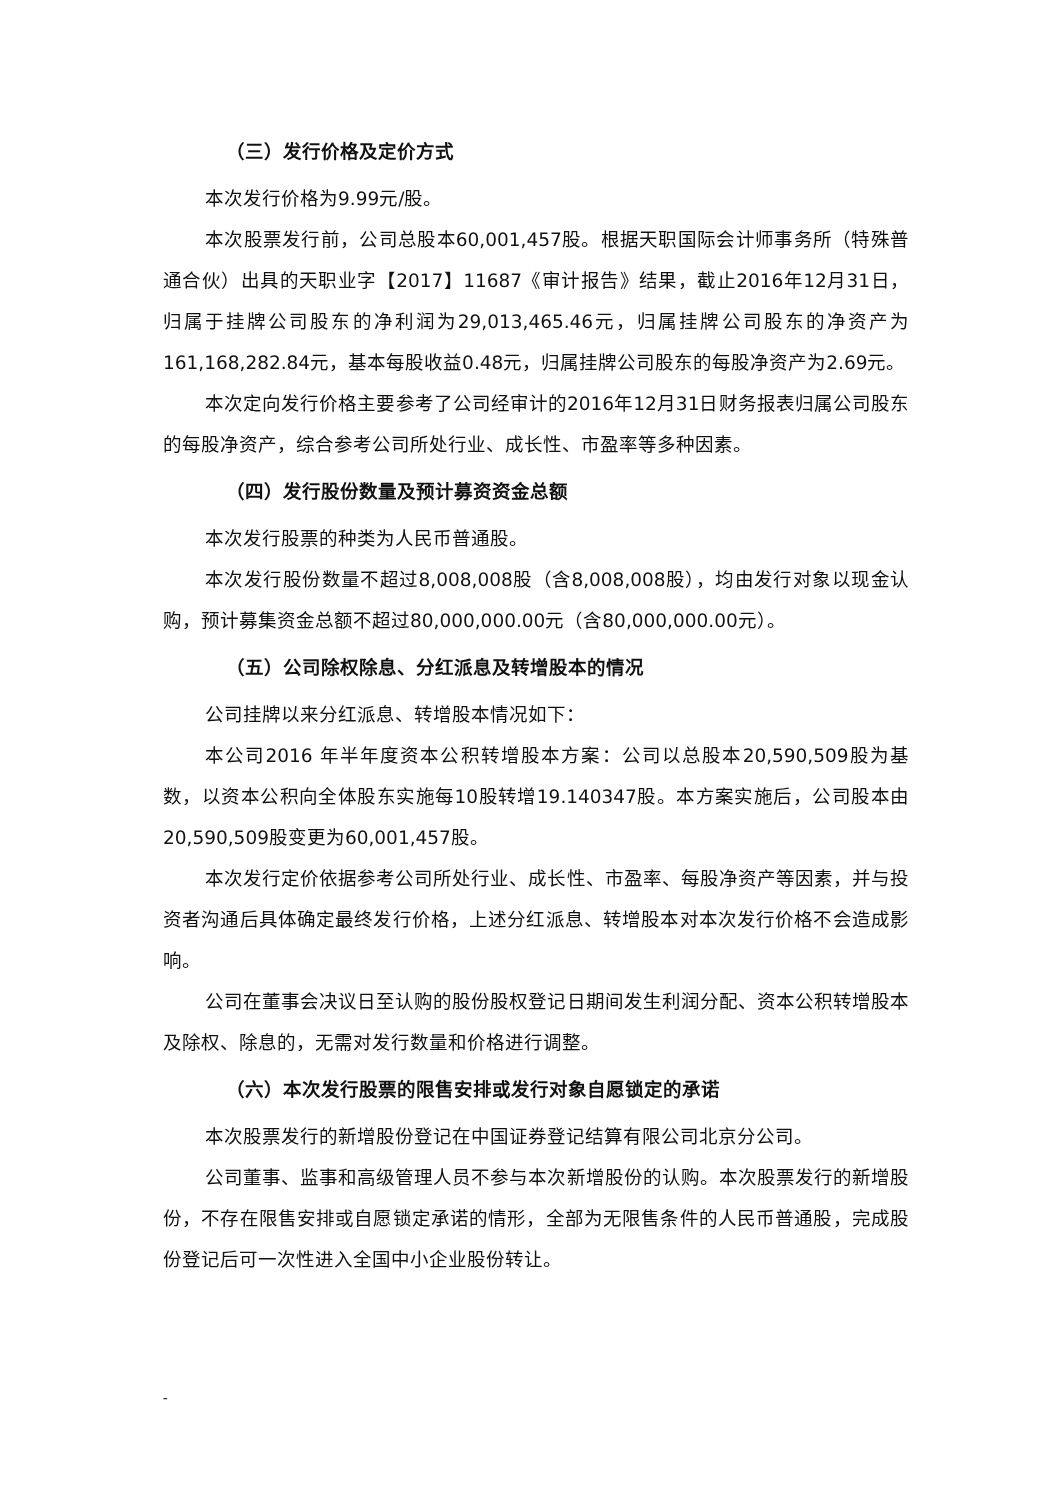（三）发行价格及定价方式
本次发行价格为9.99元/股。
本次股票发行前，公司总股本60,001,457股。根据天职国际会计师事务所（特殊普通合伙）出具的天职业字【2017】11687《审计报告》结果，截止2016年12月31日，归属于挂牌公司股东的净利润为29,013,465.46元，归属挂牌公司股东的净资产为161,168,282.84元，基本每股收益0.48元，归属挂牌公司股东的每股净资产为2.69元。
本次定向发行价格主要参考了公司经审计的2016年12月31日财务报表归属公司股东的每股净资产，综合参考公司所处行业、成长性、市盈率等多种因素。
（四）发行股份数量及预计募资资金总额
本次发行股票的种类为人民币普通股。
本次发行股份数量不超过8,008,008股（含8,008,008股），均由发行对象以现金认购，预计募集资金总额不超过80,000,000.00元（含80,000,000.00元）。
（五）公司除权除息、分红派息及转增股本的情况
公司挂牌以来分红派息、转增股本情况如下：
本公司2016 年半年度资本公积转增股本方案：公司以总股本20,590,509股为基数，以资本公积向全体股东实施每10股转增19.140347股。本方案实施后，公司股本由20,590,509股变更为60,001,457股。
本次发行定价依据参考公司所处行业、成长性、市盈率、每股净资产等因素，并与投资者沟通后具体确定最终发行价格，上述分红派息、转增股本对本次发行价格不会造成影响。
公司在董事会决议日至认购的股份股权登记日期间发生利润分配、资本公积转增股本及除权、除息的，无需对发行数量和价格进行调整。
（六）本次发行股票的限售安排或发行对象自愿锁定的承诺
本次股票发行的新增股份登记在中国证券登记结算有限公司北京分公司。
公司董事、监事和高级管理人员不参与本次新增股份的认购。本次股票发行的新增股份，不存在限售安排或自愿锁定承诺的情形，全部为无限售条件的人民币普通股，完成股份登记后可一次性进入全国中小企业股份转让。
-